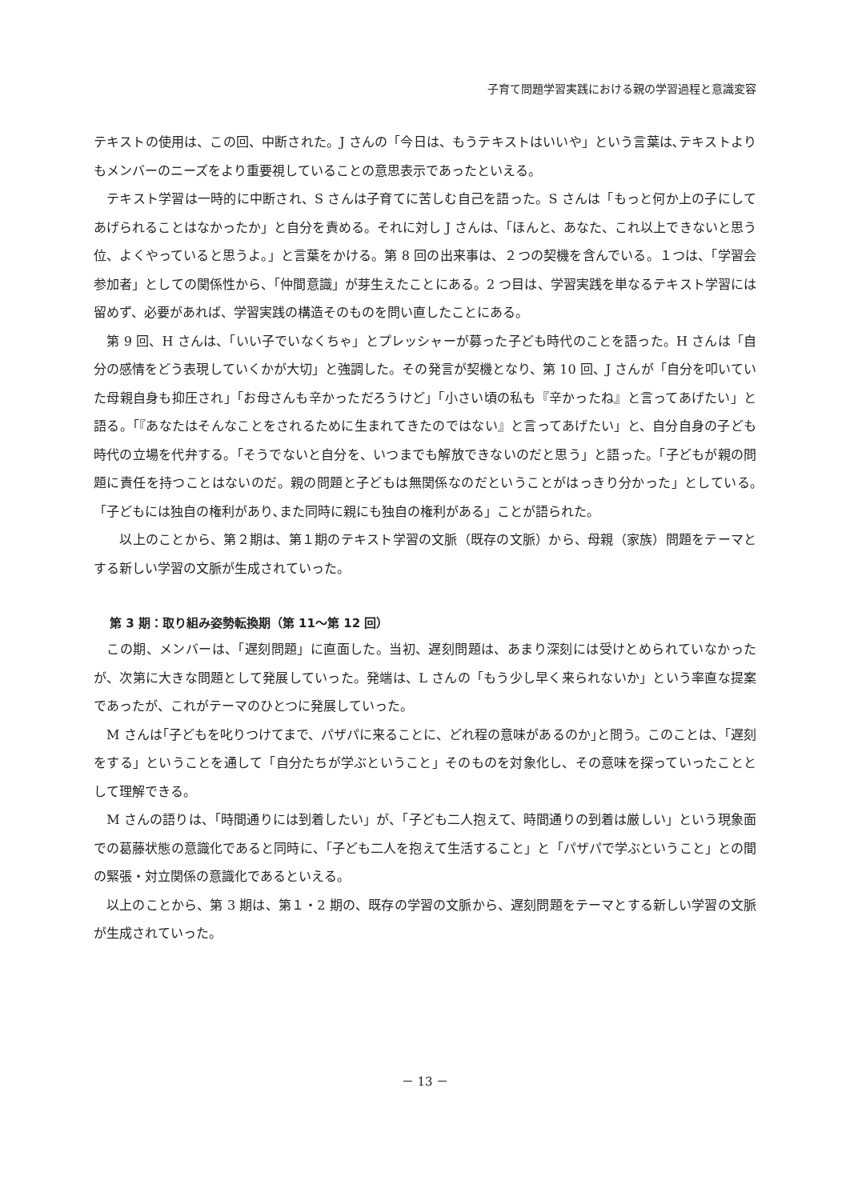子育て問題学習実践における親の学習過程と意識変容
テキストの使用は、この回、中断された。J さんの「今日は、もうテキストはいいや」という言葉は､テキストよりもメンバーのニーズをより重要視していることの意思表示であったといえる。
　テキスト学習は一時的に中断され、S さんは子育てに苦しむ自己を語った。S さんは「もっと何か上の子にしてあげられることはなかったか」と自分を責める。それに対し J さんは、「ほんと、あなた、これ以上できないと思う位、よくやっていると思うよ。」と言葉をかける。第 8 回の出来事は、２つの契機を含んでいる。１つは、「学習会参加者」としての関係性から、「仲間意識」が芽生えたことにある。2 つ目は、学習実践を単なるテキスト学習には留めず、必要があれば、学習実践の構造そのものを問い直したことにある。
　第 9 回、H さんは、「いい子でいなくちゃ」とプレッシャーが募った子ども時代のことを語った。H さんは「自分の感情をどう表現していくかが大切」と強調した。その発言が契機となり、第 10 回、J さんが「自分を叩いていた母親自身も抑圧され」「お母さんも辛かっただろうけど」「小さい頃の私も『辛かったね』と言ってあげたい」と語る。「『あなたはそんなことをされるために生まれてきたのではない』と言ってあげたい」と、自分自身の子ども時代の立場を代弁する。「そうでないと自分を、いつまでも解放できないのだと思う」と語った。「子どもが親の問題に責任を持つことはないのだ。親の問題と子どもは無関係なのだということがはっきり分かった」としている｡「子どもには独自の権利があり､また同時に親にも独自の権利がある」ことが語られた。
　　以上のことから、第２期は、第１期のテキスト学習の文脈（既存の文脈）から、母親（家族）問題をテーマとする新しい学習の文脈が生成されていった。
第 3 期：取り組み姿勢転換期（第 11～第 12 回）
　この期、メンバーは、「遅刻問題」に直面した。当初、遅刻問題は、あまり深刻には受けとめられていなかったが、次第に大きな問題として発展していった。発端は、L さんの「もう少し早く来られないか」という率直な提案であったが、これがテーマのひとつに発展していった。
　M さんは｢子どもを叱りつけてまで、パザパに来ることに、どれ程の意味があるのか｣と問う。このことは、「遅刻をする」ということを通して「自分たちが学ぶということ」そのものを対象化し、その意味を探っていったこととして理解できる。
　M さんの語りは、「時間通りには到着したい」が、「子ども二人抱えて、時間通りの到着は厳しい」という現象面での葛藤状態の意識化であると同時に、「子ども二人を抱えて生活すること」と「パザパで学ぶということ」との間の緊張・対立関係の意識化であるといえる。
　以上のことから、第 3 期は、第１・2 期の、既存の学習の文脈から、遅刻問題をテーマとする新しい学習の文脈が生成されていった。
－ 13 －